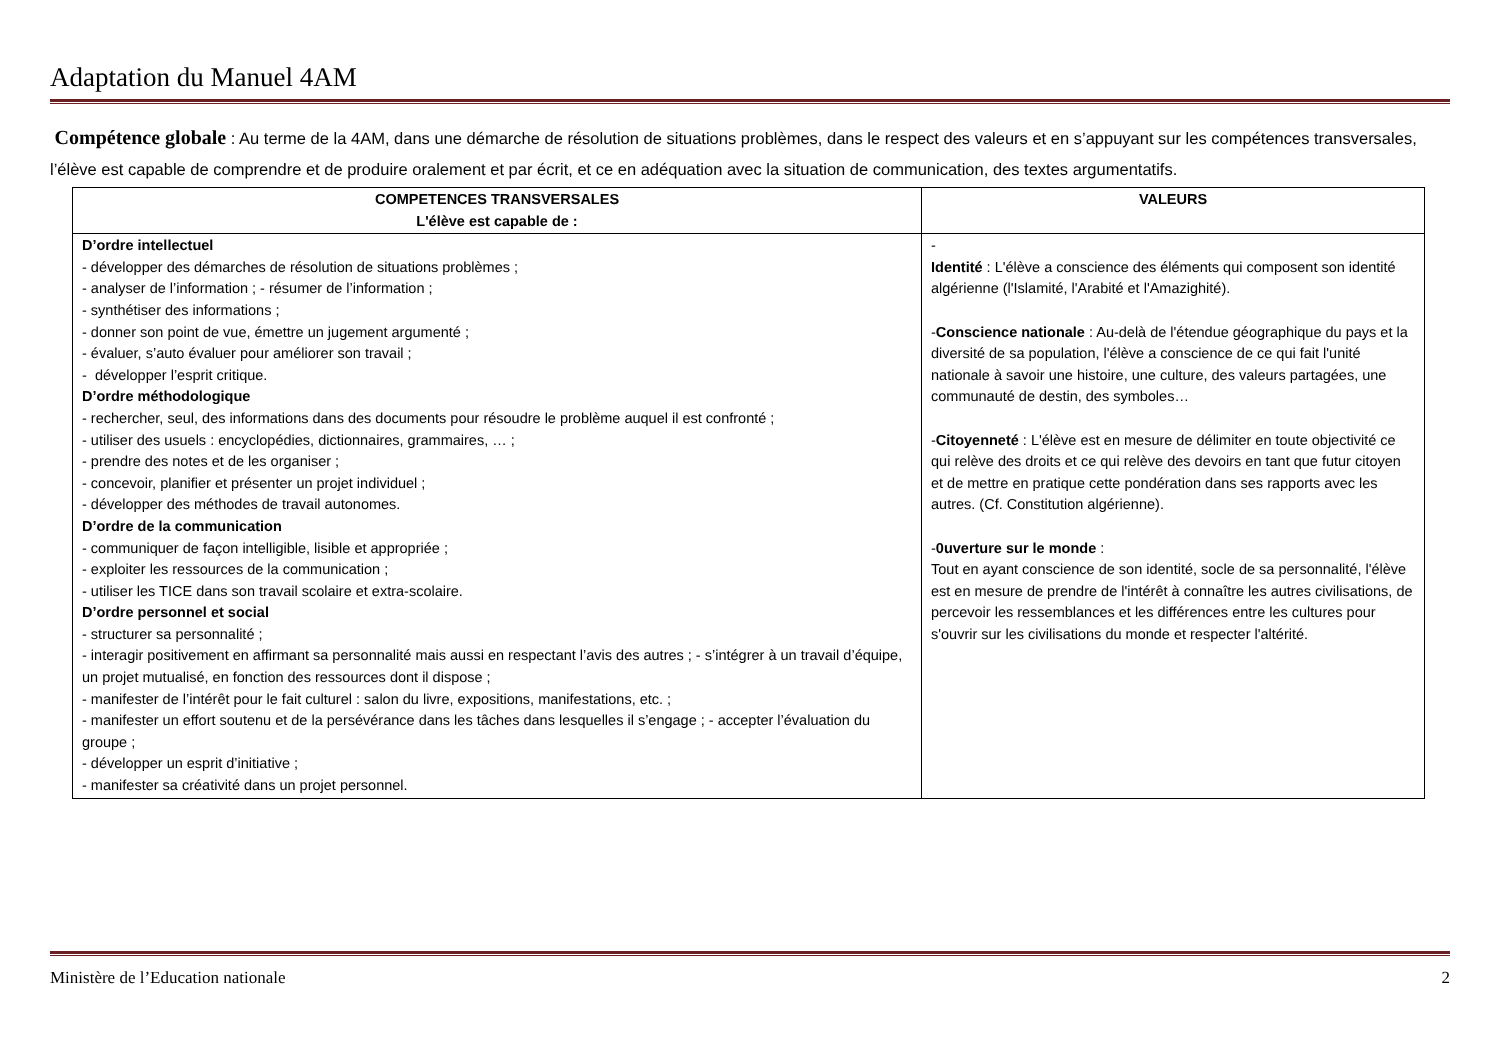Adaptation du Manuel 4AM
Compétence globale : Au terme de la 4AM, dans une démarche de résolution de situations problèmes, dans le respect des valeurs et en s’appuyant sur les compétences transversales, l’élève est capable de comprendre et de produire oralement et par écrit, et ce en adéquation avec la situation de communication, des textes argumentatifs.
| COMPETENCES TRANSVERSALES L'élève est capable de : | VALEURS |
| --- | --- |
| D’ordre intellectuel - développer des démarches de résolution de situations problèmes ; - analyser de l’information ; - résumer de l’information ; - synthétiser des informations ; - donner son point de vue, émettre un jugement argumenté ; - évaluer, s’auto évaluer pour améliorer son travail ; - développer l’esprit critique. D’ordre méthodologique - rechercher, seul, des informations dans des documents pour résoudre le problème auquel il est confronté ; - utiliser des usuels : encyclopédies, dictionnaires, grammaires, … ; - prendre des notes et de les organiser ; - concevoir, planifier et présenter un projet individuel ; - développer des méthodes de travail autonomes. D’ordre de la communication - communiquer de façon intelligible, lisible et appropriée ; - exploiter les ressources de la communication ; - utiliser les TICE dans son travail scolaire et extra-scolaire. D’ordre personnel et social - structurer sa personnalité ; - interagir positivement en affirmant sa personnalité mais aussi en respectant l’avis des autres ; - s’intégrer à un travail d’équipe, un projet mutualisé, en fonction des ressources dont il dispose ; - manifester de l’intérêt pour le fait culturel : salon du livre, expositions, manifestations, etc. ; - manifester un effort soutenu et de la persévérance dans les tâches dans lesquelles il s’engage ; - accepter l’évaluation du groupe ; - développer un esprit d’initiative ; - manifester sa créativité dans un projet personnel. | - Identité : L'élève a conscience des éléments qui composent son identité algérienne (l'Islamité, l'Arabité et l'Amazighité). - Conscience nationale : Au-delà de l'étendue géographique du pays et la diversité de sa population, l'élève a conscience de ce qui fait l'unité nationale à savoir une histoire, une culture, des valeurs partagées, une communauté de destin, des symboles… - Citoyenneté : L'élève est en mesure de délimiter en toute objectivité ce qui relève des droits et ce qui relève des devoirs en tant que futur citoyen et de mettre en pratique cette pondération dans ses rapports avec les autres. (Cf. Constitution algérienne). - 0uverture sur le monde : Tout en ayant conscience de son identité, socle de sa personnalité, l'élève est en mesure de prendre de l'intérêt à connaître les autres civilisations, de percevoir les ressemblances et les différences entre les cultures pour s'ouvrir sur les civilisations du monde et respecter l'altérité. |
Ministère de l’Education nationale 2